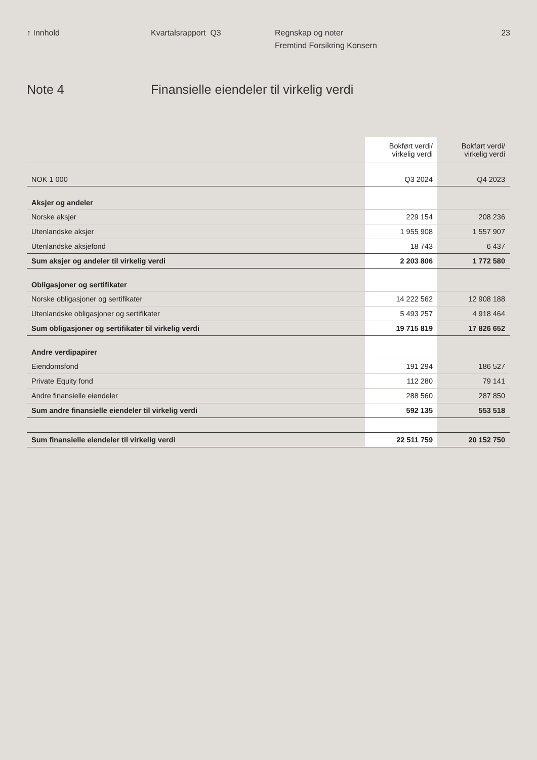↑ Innhold Kvartalsrapport Q3 Regnskap og noter
Fremtind Forsikring Konsern
23
Note 4 Finansielle eiendeler til virkelig verdi
| | Bokført verdi/ virkelig verdi | Bokført verdi/ virkelig verdi |
| --- | --- | --- |
| NOK 1 000 | Q3 2024 | Q4 2023 |
| Aksjer og andeler | | |
| Norske aksjer | 229 154 | 208 236 |
| Utenlandske aksjer | 1 955 908 | 1 557 907 |
| Utenlandske aksjefond | 18 743 | 6 437 |
| Sum aksjer og andeler til virkelig verdi | 2 203 806 | 1 772 580 |
| Obligasjoner og sertifikater | | |
| Norske obligasjoner og sertifikater | 14 222 562 | 12 908 188 |
| Utenlandske obligasjoner og sertifikater | 5 493 257 | 4 918 464 |
| Sum obligasjoner og sertifikater til virkelig verdi | 19 715 819 | 17 826 652 |
| Andre verdipapirer | | |
| Eiendomsfond | 191 294 | 186 527 |
| Private Equity fond | 112 280 | 79 141 |
| Andre finansielle eiendeler | 288 560 | 287 850 |
| Sum andre finansielle eiendeler til virkelig verdi | 592 135 | 553 518 |
| Sum finansielle eiendeler til virkelig verdi | 22 511 759 | 20 152 750 |